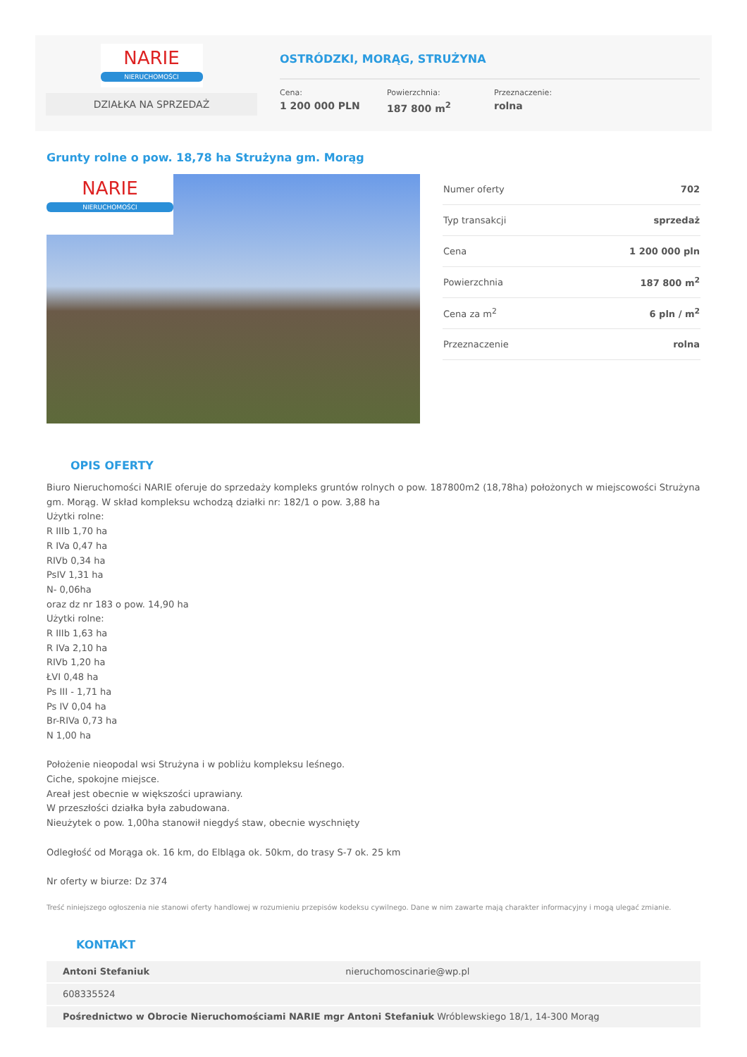NARIE
NIERUCHOMOŚCI
DZIAŁKA NA SPRZEDAŻ
OSTRÓDZKI, MORĄG, STRUŻYNA
Cena:
1 200 000 PLN
Powierzchnia:
187 800 m<sup>2</sup>
Przeznaczenie:
rolna
Grunty rolne o pow. 18,78 ha Strużyna gm. Morąg
NARIE
NIERUCHOMOŚCI
| Numer oferty | 702 |
| Typ transakcji | sprzedaż |
| Cena | 1 200 000 pln |
| Powierzchnia | 187 800 m<sup>2</sup> |
| Cena za m<sup>2</sup> | 6 pln / m<sup>2</sup> |
| Przeznaczenie | rolna |
OPIS OFERTY
Biuro Nieruchomości NARIE oferuje do sprzedaży kompleks gruntów rolnych o pow. 187800m2 (18,78ha) położonych w miejscowości Strużyna gm. Morąg. W skład kompleksu wchodzą działki nr: 182/1 o pow. 3,88 ha
Użytki rolne:
R IIIb 1,70 ha
R IVa 0,47 ha
RIVb 0,34 ha
PsIV 1,31 ha
N- 0,06ha
oraz dz nr 183 o pow. 14,90 ha
Użytki rolne:
R IIIb 1,63 ha
R IVa 2,10 ha
RIVb 1,20 ha
ŁVI 0,48 ha
Ps III - 1,71 ha
Ps IV 0,04 ha
Br-RIVa 0,73 ha
N 1,00 ha
Położenie nieopodal wsi Strużyna i w pobliżu kompleksu leśnego.
Ciche, spokojne miejsce.
Areał jest obecnie w większości uprawiany.
W przeszłości działka była zabudowana.
Nieużytek o pow. 1,00ha stanowił niegdyś staw, obecnie wyschnięty
Odległość od Morąga ok. 16 km, do Elbląga ok. 50km, do trasy S-7 ok. 25 km
Nr oferty w biurze: Dz 374
Treść niniejszego ogłoszenia nie stanowi oferty handlowej w rozumieniu przepisów kodeksu cywilnego. Dane w nim zawarte mają charakter informacyjny i mogą ulegać zmianie.
KONTAKT
| Antoni Stefaniuk | nieruchomoscinarie@wp.pl |
| 608335524 | |
| Pośrednictwo w Obrocie Nieruchomościami NARIE mgr Antoni Stefaniuk Wróblewskiego 18/1, 14-300 Morąg | |